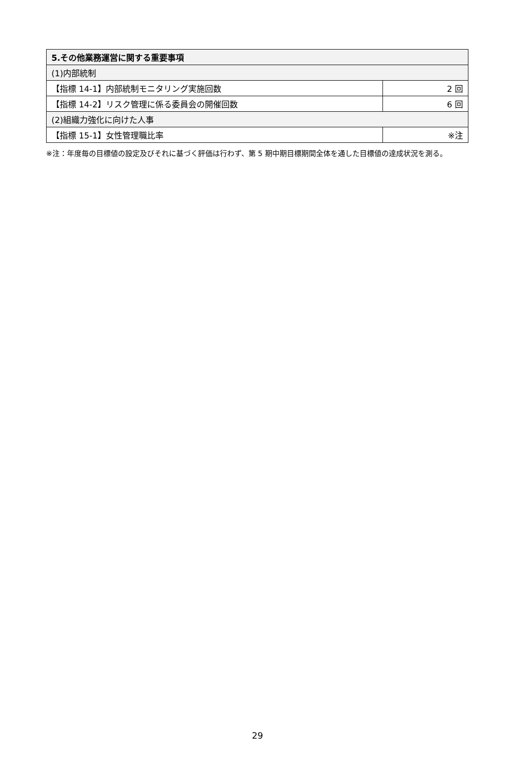| 5.その他業務運営に関する重要事項 | |
| --- | --- |
| (1)内部統制 | |
| 【指標 14-1】内部統制モニタリング実施回数 | 2 回 |
| 【指標 14-2】リスク管理に係る委員会の開催回数 | 6 回 |
| (2)組織力強化に向けた人事 | |
| 【指標 15-1】女性管理職比率 | ※注 |
※注：年度毎の目標値の設定及びそれに基づく評価は行わず、第 5 期中期目標期間全体を通した目標値の達成状況を測る。
29